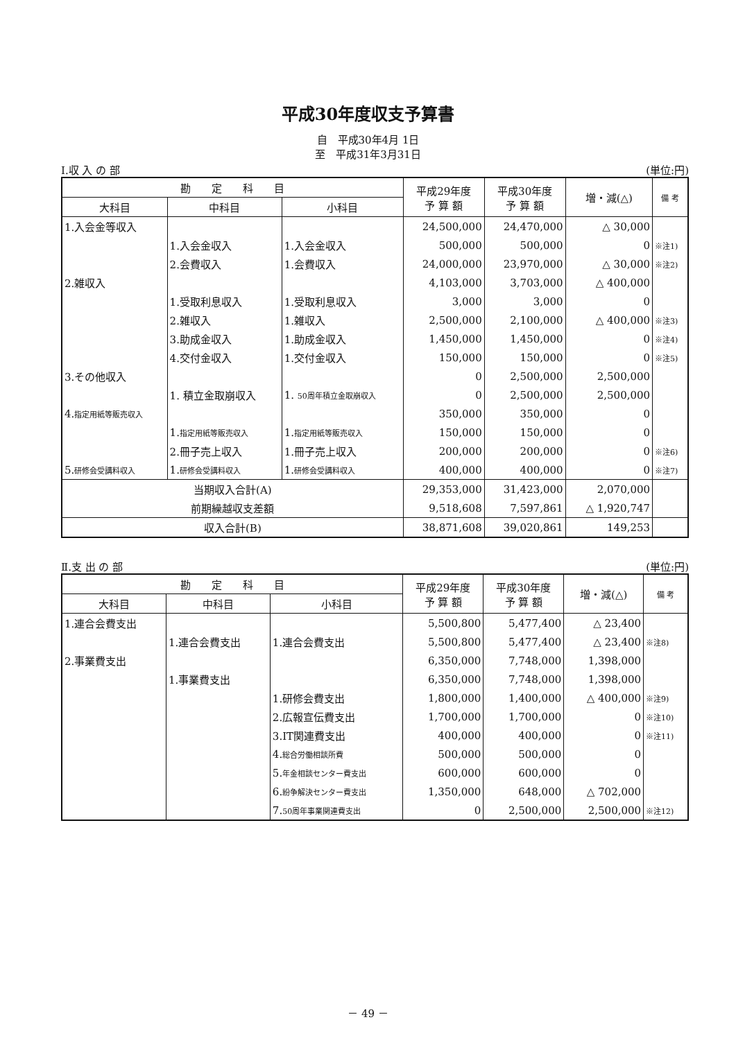平成30年度収支予算書
自　平成30年4月 1日
至　平成31年3月31日
Ⅰ.収 入 の 部 (単位:円)
| 勘 定 科 目 | | | 平成29年度 予 算 額 | 平成30年度 予 算 額 | 増・減(△) | 備 考 |
| --- | --- | --- | --- | --- | --- | --- |
| 大科目 | 中科目 | 小科目 | | | | |
| 1.入会金等収入 | | | 24,500,000 | 24,470,000 | △ 30,000 | |
| | 1.入会金収入 | 1.入会金収入 | 500,000 | 500,000 | 0 | ※注1) |
| | 2.会費収入 | 1.会費収入 | 24,000,000 | 23,970,000 | △ 30,000 | ※注2) |
| 2.雑収入 | | | 4,103,000 | 3,703,000 | △ 400,000 | |
| | 1.受取利息収入 | 1.受取利息収入 | 3,000 | 3,000 | 0 | |
| | 2.雑収入 | 1.雑収入 | 2,500,000 | 2,100,000 | △ 400,000 | ※注3) |
| | 3.助成金収入 | 1.助成金収入 | 1,450,000 | 1,450,000 | 0 | ※注4) |
| | 4.交付金収入 | 1.交付金収入 | 150,000 | 150,000 | 0 | ※注5) |
| 3.その他収入 | | | 0 | 2,500,000 | 2,500,000 | |
| | 1. 積立金取崩収入 | 1. 50周年積立金取崩収入 | 0 | 2,500,000 | 2,500,000 | |
| 4. 指定用紙等販売収入 | | | 350,000 | 350,000 | 0 | |
| | 1. 指定用紙等販売収入 | 1. 指定用紙等販売収入 | 150,000 | 150,000 | 0 | |
| | 2.冊子売上収入 | 1.冊子売上収入 | 200,000 | 200,000 | 0 | ※注6) |
| 5. 研修会受講料収入 | 1. 研修会受講料収入 | 1. 研修会受講料収入 | 400,000 | 400,000 | 0 | ※注7) |
| 当期収入合計(A) | | | 29,353,000 | 31,423,000 | 2,070,000 | |
| 前期繰越収支差額 | | | 9,518,608 | 7,597,861 | △ 1,920,747 | |
| 収入合計(B) | | | 38,871,608 | 39,020,861 | 149,253 | |
Ⅱ.支 出 の 部 (単位:円)
| 勘 定 科 目 | | | 平成29年度 予 算 額 | 平成30年度 予 算 額 | 増・減(△) | 備 考 |
| --- | --- | --- | --- | --- | --- | --- |
| 大科目 | 中科目 | 小科目 | | | | |
| 1.連合会費支出 | | | 5,500,800 | 5,477,400 | △ 23,400 | |
| | 1.連合会費支出 | 1.連合会費支出 | 5,500,800 | 5,477,400 | △ 23,400 | ※注8) |
| 2.事業費支出 | | | 6,350,000 | 7,748,000 | 1,398,000 | |
| | 1.事業費支出 | | 6,350,000 | 7,748,000 | 1,398,000 | |
| | | 1.研修会費支出 | 1,800,000 | 1,400,000 | △ 400,000 | ※注9) |
| | | 2.広報宣伝費支出 | 1,700,000 | 1,700,000 | 0 | ※注10) |
| | | 3.IT関連費支出 | 400,000 | 400,000 | 0 | ※注11) |
| | | 4. 総合労働相談所費 | 500,000 | 500,000 | 0 | |
| | | 5. 年金相談センター費支出 | 600,000 | 600,000 | 0 | |
| | | 6. 紛争解決センター費支出 | 1,350,000 | 648,000 | △ 702,000 | |
| | | 7. 50周年事業関連費支出 | 0 | 2,500,000 | 2,500,000 | ※注12) |
－ 49 －